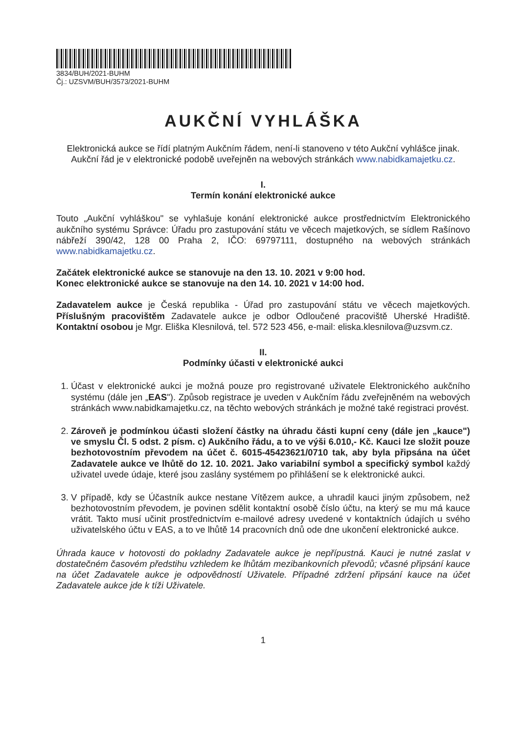3834/BUH/2021-BUHM
Čj.: UZSVM/BUH/3573/2021-BUHM
AUKČNÍ VYHLÁŠKA
Elektronická aukce se řídí platným Aukčním řádem, není-li stanoveno v této Aukční vyhlášce jinak. Aukční řád je v elektronické podobě uveřejněn na webových stránkách www.nabidkamajetku.cz.
I.
Termín konání elektronické aukce
Touto „Aukční vyhláškou" se vyhlašuje konání elektronické aukce prostřednictvím Elektronického aukčního systému Správce: Úřadu pro zastupování státu ve věcech majetkových, se sídlem Rašínovo nábřeží 390/42, 128 00 Praha 2, IČO: 69797111, dostupného na webových stránkách www.nabidkamajetku.cz.
Začátek elektronické aukce se stanovuje na den 13. 10. 2021 v 9:00 hod.
Konec elektronické aukce se stanovuje na den 14. 10. 2021 v 14:00 hod.
Zadavatelem aukce je Česká republika - Úřad pro zastupování státu ve věcech majetkových. Příslušným pracovištěm Zadavatele aukce je odbor Odloučené pracoviště Uherské Hradiště. Kontaktní osobou je Mgr. Eliška Klesnilová, tel. 572 523 456, e-mail: eliska.klesnilova@uzsvm.cz.
II.
Podmínky účasti v elektronické aukci
1. Účast v elektronické aukci je možná pouze pro registrované uživatele Elektronického aukčního systému (dále jen „EAS"). Způsob registrace je uveden v Aukčním řádu zveřejněném na webových stránkách www.nabidkamajetku.cz, na těchto webových stránkách je možné také registraci provést.
2. Zároveň je podmínkou účasti složení částky na úhradu části kupní ceny (dále jen „kauce") ve smyslu Čl. 5 odst. 2 písm. c) Aukčního řádu, a to ve výši 6.010,- Kč. Kauci lze složit pouze bezhotovostním převodem na účet č. 6015-45423621/0710 tak, aby byla připsána na účet Zadavatele aukce ve lhůtě do 12. 10. 2021. Jako variabilní symbol a specifický symbol každý uživatel uvede údaje, které jsou zaslány systémem po přihlášení se k elektronické aukci.
3. V případě, kdy se Účastník aukce nestane Vítězem aukce, a uhradil kauci jiným způsobem, než bezhotovostním převodem, je povinen sdělit kontaktní osobě číslo účtu, na který se mu má kauce vrátit. Takto musí učinit prostřednictvím e-mailové adresy uvedené v kontaktních údajích u svého uživatelského účtu v EAS, a to ve lhůtě 14 pracovních dnů ode dne ukončení elektronické aukce.
Úhrada kauce v hotovosti do pokladny Zadavatele aukce je nepřípustná. Kauci je nutné zaslat v dostatečném časovém předstihu vzhledem ke lhůtám mezibankovních převodů; včasné připsání kauce na účet Zadavatele aukce je odpovědností Uživatele. Případné zdržení připsání kauce na účet Zadavatele aukce jde k tíži Uživatele.
1